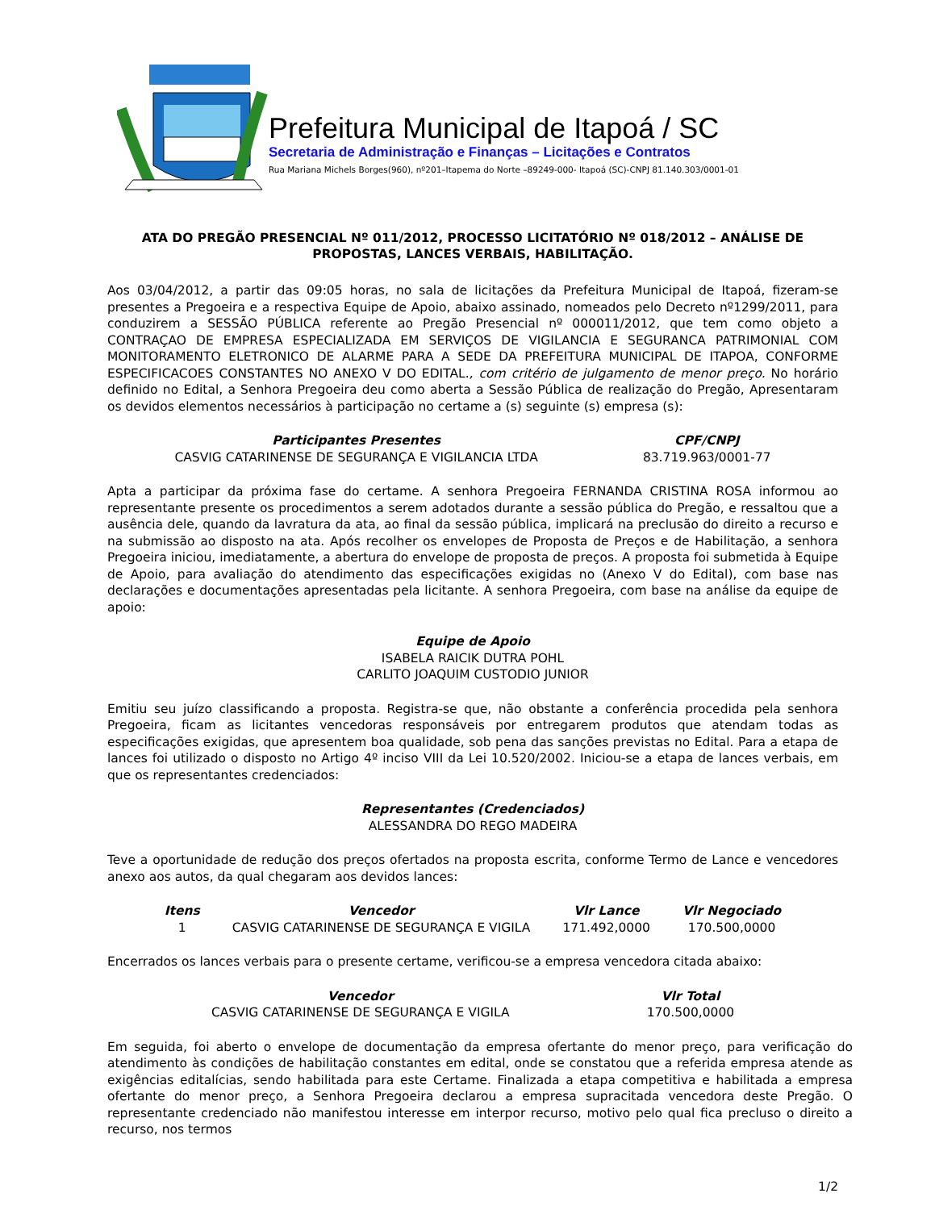Prefeitura Municipal de Itapoá / SC
Secretaria de Administração e Finanças – Licitações e Contratos
Rua Mariana Michels Borges(960), nº201–Itapema do Norte –89249-000- Itapoá (SC)-CNPJ 81.140.303/0001-01
ATA DO PREGÃO PRESENCIAL Nº 011/2012, PROCESSO LICITATÓRIO Nº 018/2012 – ANÁLISE DE PROPOSTAS, LANCES VERBAIS, HABILITAÇÃO.
Aos 03/04/2012, a partir das 09:05 horas, no sala de licitações da Prefeitura Municipal de Itapoá, fizeram-se presentes a Pregoeira e a respectiva Equipe de Apoio, abaixo assinado, nomeados pelo Decreto nº1299/2011, para conduzirem a SESSÃO PÚBLICA referente ao Pregão Presencial nº 000011/2012, que tem como objeto a CONTRAÇAO DE EMPRESA ESPECIALIZADA EM SERVIÇOS DE VIGILANCIA E SEGURANCA PATRIMONIAL COM MONITORAMENTO ELETRONICO DE ALARME PARA A SEDE DA PREFEITURA MUNICIPAL DE ITAPOA, CONFORME ESPECIFICACOES CONSTANTES NO ANEXO V DO EDITAL., com critério de julgamento de menor preço. No horário definido no Edital, a Senhora Pregoeira deu como aberta a Sessão Pública de realização do Pregão, Apresentaram os devidos elementos necessários à participação no certame a (s) seguinte (s) empresa (s):
| Participantes Presentes | CPF/CNPJ |
| --- | --- |
| CASVIG CATARINENSE DE SEGURANÇA E VIGILANCIA LTDA | 83.719.963/0001-77 |
Apta a participar da próxima fase do certame. A senhora Pregoeira FERNANDA CRISTINA ROSA informou ao representante presente os procedimentos a serem adotados durante a sessão pública do Pregão, e ressaltou que a ausência dele, quando da lavratura da ata, ao final da sessão pública, implicará na preclusão do direito a recurso e na submissão ao disposto na ata. Após recolher os envelopes de Proposta de Preços e de Habilitação, a senhora Pregoeira iniciou, imediatamente, a abertura do envelope de proposta de preços. A proposta foi submetida à Equipe de Apoio, para avaliação do atendimento das especificações exigidas no (Anexo V do Edital), com base nas declarações e documentações apresentadas pela licitante. A senhora Pregoeira, com base na análise da equipe de apoio:
Equipe de Apoio
ISABELA RAICIK DUTRA POHL
CARLITO JOAQUIM CUSTODIO JUNIOR
Emitiu seu juízo classificando a proposta. Registra-se que, não obstante a conferência procedida pela senhora Pregoeira, ficam as licitantes vencedoras responsáveis por entregarem produtos que atendam todas as especificações exigidas, que apresentem boa qualidade, sob pena das sanções previstas no Edital. Para a etapa de lances foi utilizado o disposto no Artigo 4º inciso VIII da Lei 10.520/2002. Iniciou-se a etapa de lances verbais, em que os representantes credenciados:
Representantes (Credenciados)
ALESSANDRA DO REGO MADEIRA
Teve a oportunidade de redução dos preços ofertados na proposta escrita, conforme Termo de Lance e vencedores anexo aos autos, da qual chegaram aos devidos lances:
| Itens | Vencedor | Vlr Lance | Vlr Negociado |
| --- | --- | --- | --- |
| 1 | CASVIG CATARINENSE DE SEGURANÇA E VIGILA | 171.492,0000 | 170.500,0000 |
Encerrados os lances verbais para o presente certame, verificou-se a empresa vencedora citada abaixo:
| Vencedor | Vlr Total |
| --- | --- |
| CASVIG CATARINENSE DE SEGURANÇA E VIGILA | 170.500,0000 |
Em seguida, foi aberto o envelope de documentação da empresa ofertante do menor preço, para verificação do atendimento às condições de habilitação constantes em edital, onde se constatou que a referida empresa atende as exigências editalícias, sendo habilitada para este Certame. Finalizada a etapa competitiva e habilitada a empresa ofertante do menor preço, a Senhora Pregoeira declarou a empresa supracitada vencedora deste Pregão. O representante credenciado não manifestou interesse em interpor recurso, motivo pelo qual fica precluso o direito a recurso, nos termos
1/2